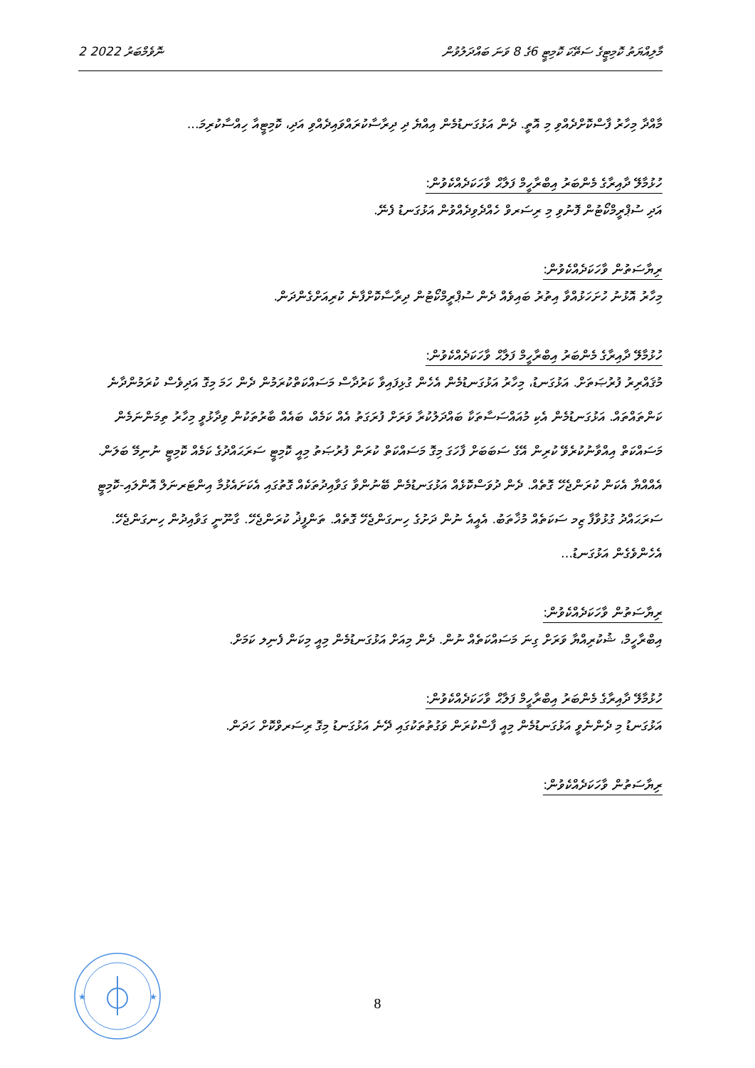2 ނޮވެމްބަރު 2022 މާލިއްޔަތު ކޮމިޓީގެ ސަތޭކަ ކޮމިޓީ 6ގެ 8 ވަނަ ބައްދަލުވުން
މާއްދާ މިހާރު ފާސްކޮށްދެއްވި މި އޮތީ. ދެން އަޅުގަނޑުމެން އިއްޔެ ދި ދިރާސާކުރައްވައިދެއްވި އަދި، ކޮމިޓީއާ ހިއްސާކުރިމަ...
ހުޅުމާލޭ ދާއިރާގެ މެންބަރު އިބްރާހީމް ފަލާޙް ވާހަކަދެއްކެވުން:
އަދި ސުޕްރީމްކޯޓުން ފޮނުވި މި ރިސަރވް ހެއްދެވިދެއްވުން އަޅުގަނޑު ފެނޭ.
ރިޔާސަތުން ވާހަކަދެއްކެވުން:
މިހާރު އޮޅުނު ހުށަހަޅުއްވާ އިތުރު ބައިވެއް ދެން ސުޕްރީމްކޯޓުން ދިރާސާކޮށްފާނެ ކުރިއަށްގެންދަން.
ހުޅުމާލޭ ދާއިރާގެ މެންބަރު އިބްރާހީމް ފަލާޙް ވާހަކަދެއްކެވުން:
މުޤައްރިރު ފުރުޞަތަށް. އަޅުގަނޑު، މިހާރު އަޅުގަނޑުމެން އެހެން ގުޅިފައިވާ ކަރުދާސް މަސައްކަތްކުރަމުން ދެން ހަމަ މިގޮ އަދިވެސް ކުރަމުންދާނެ ކަންތައްތައް. އަޅުގަނޑުމެން އެކި މުއައްސަސާތަކާ ބައްދަލުކުރާ ވަރަށް ފުރަގަތު އެއް ކަމެއް، ބައެއް ބާރުތަކުން ވިދާޅުވީ މިހާރު ތިމަންނަމެން މަސައްކަތް އިއްވާނުކުރެވޭ ކުރިން އޭގެ ސަބަބަށް ފާހަގަ މިގޮ މަސައްކަތް ކުރަން ފުރުޞަތު މިއީ ކޮމިޓީ ސަރަޙައްދުގެ ކަމެއް ކޮމިޓީ ނުނިމޭ ބަލަން. އެއްއްޔާ އެކަން ކުރަންޖެހޭ ގޮތެއް. ދެން ދުވަސްކޮޅެއް އަޅުގަނޑުމެން ބޭނުންވާ ގަވާއިދުތަކެއް ގޮތުގައި އެކަށައެޅުމާ އިންޓަރނަލް އޮންލައި-ކޮމިޓީ ސަރަޙައްދު ގުޅުވާފާ ޒިމ ސަކަތެއް މުޚާތަބު. އެއީއެ ނުން ދަށުގެ ހިނގަންޖެހޭ ގޮތެއް. ތަންފީޛު ކުރަންޖެހޭ. ގާނޫނީ ގަވާއިދުން ހިނގަންޖެހޭ. އެހެންވެގެން އަޅުގަނޑު...
ރިޔާސަތުން ވާހަކަދެއްކެވުން:
އިބްރާހީމް، ޝުކުރިއްޔާ ވަރަށް ގިނަ މަސައްކަތެއް ނުން. ދެން މިއަށް އަޅުގަނޑުމެން މިއީ މިކަން ފެނިލ ކަމަށް.
ހުޅުމާލޭ ދާއިރާގެ މެންބަރު އިބްރާހީމް ފަލާޙް ވާހަކަދެއްކެވުން:
އަޅުގަނޑު މި ދެންނެވީ އަޅުގަނޑުމެން މިއީ ފާސްކުރަން ވަގުތުތަކުގައި ދޭނެ އަޅުގަނޑު މިގޮ ރިސަރވްކޮށް ހަދަން.
ރިޔާސަތުން ވާހަކަދެއްކެވުން:
★
★
8